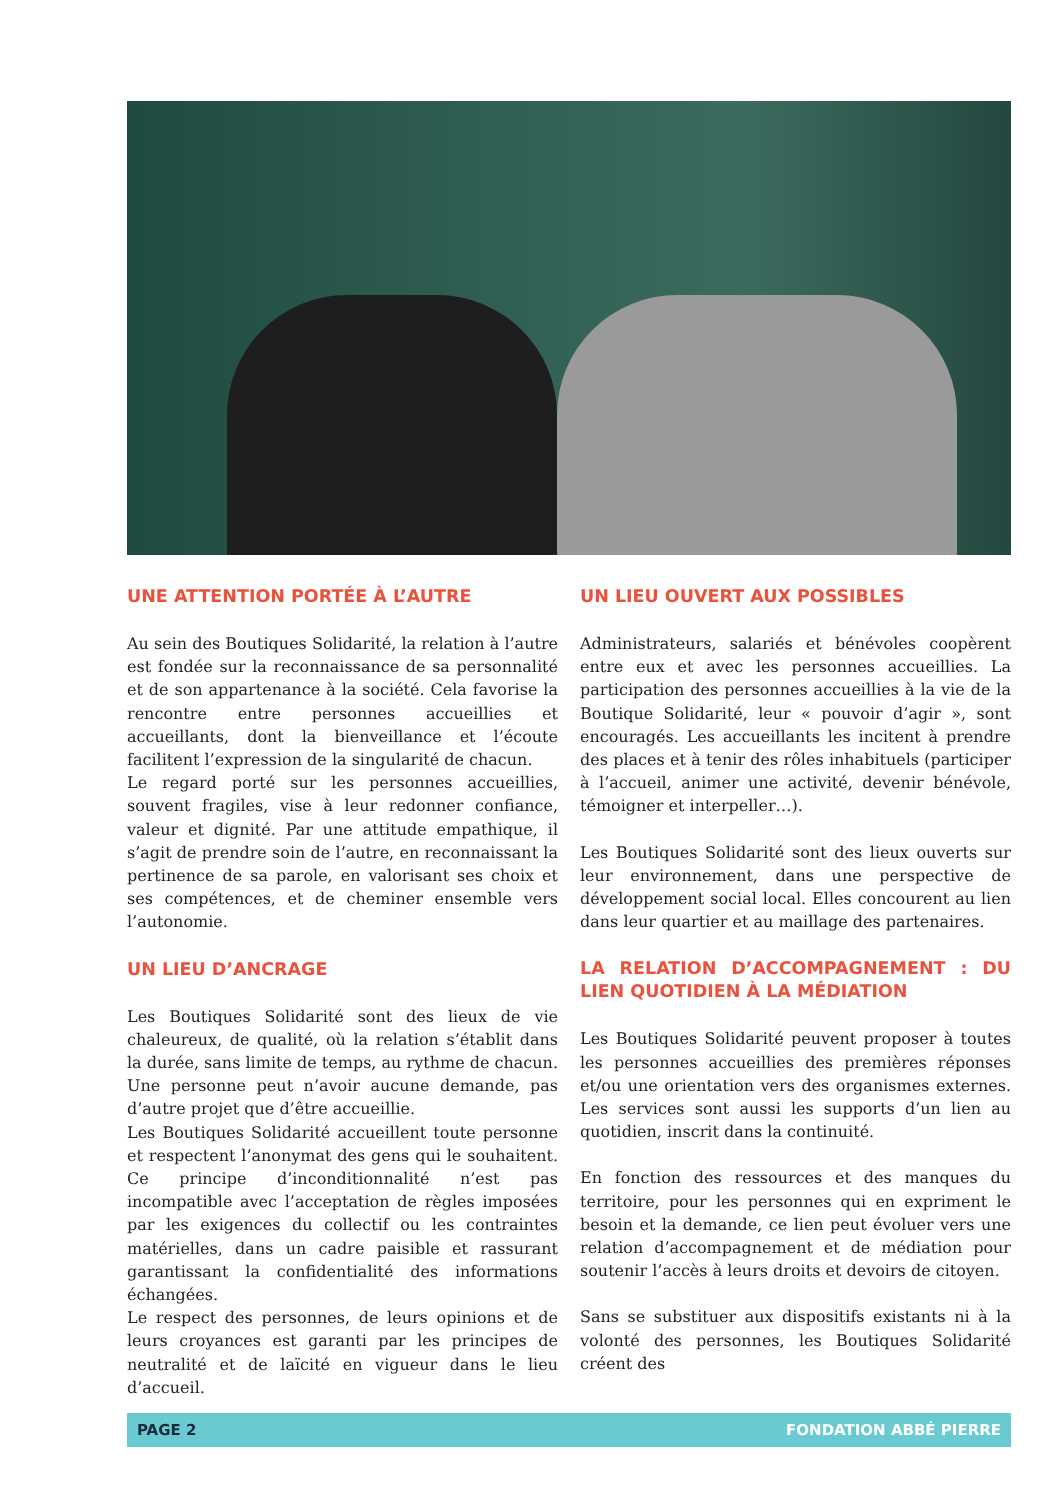UNE ATTENTION PORTÉE À L’AUTRE
Au sein des Boutiques Solidarité, la relation à l’autre est fondée sur la reconnaissance de sa personnalité et de son appartenance à la société. Cela favorise la rencontre entre personnes accueillies et accueillants, dont la bienveillance et l’écoute facilitent l’expression de la singularité de chacun.
Le regard porté sur les personnes accueillies, souvent fragiles, vise à leur redonner confiance, valeur et dignité. Par une attitude empathique, il s’agit de prendre soin de l’autre, en reconnaissant la pertinence de sa parole, en valorisant ses choix et ses compétences, et de cheminer ensemble vers l’autonomie.
UN LIEU D’ANCRAGE
Les Boutiques Solidarité sont des lieux de vie chaleureux, de qualité, où la relation s’établit dans la durée, sans limite de temps, au rythme de chacun. Une personne peut n’avoir aucune demande, pas d’autre projet que d’être accueillie.
Les Boutiques Solidarité accueillent toute personne et respectent l’anonymat des gens qui le souhaitent. Ce principe d’inconditionnalité n’est pas incompatible avec l’acceptation de règles imposées par les exigences du collectif ou les contraintes matérielles, dans un cadre paisible et rassurant garantissant la confidentialité des informations échangées.
Le respect des personnes, de leurs opinions et de leurs croyances est garanti par les principes de neutralité et de laïcité en vigueur dans le lieu d’accueil.
UN LIEU OUVERT AUX POSSIBLES
Administrateurs, salariés et bénévoles coopèrent entre eux et avec les personnes accueillies. La participation des personnes accueillies à la vie de la Boutique Solidarité, leur « pouvoir d’agir », sont encouragés. Les accueillants les incitent à prendre des places et à tenir des rôles inhabituels (participer à l’accueil, animer une activité, devenir bénévole, témoigner et interpeller…).
Les Boutiques Solidarité sont des lieux ouverts sur leur environnement, dans une perspective de développement social local. Elles concourent au lien dans leur quartier et au maillage des partenaires.
LA RELATION D’ACCOMPAGNEMENT : DU LIEN QUOTIDIEN À LA MÉDIATION
Les Boutiques Solidarité peuvent proposer à toutes les personnes accueillies des premières réponses et/ou une orientation vers des organismes externes. Les services sont aussi les supports d’un lien au quotidien, inscrit dans la continuité.
En fonction des ressources et des manques du territoire, pour les personnes qui en expriment le besoin et la demande, ce lien peut évoluer vers une relation d’accompagnement et de médiation pour soutenir l’accès à leurs droits et devoirs de citoyen.
Sans se substituer aux dispositifs existants ni à la volonté des personnes, les Boutiques Solidarité créent des
PAGE 2 FONDATION ABBÉ PIERRE